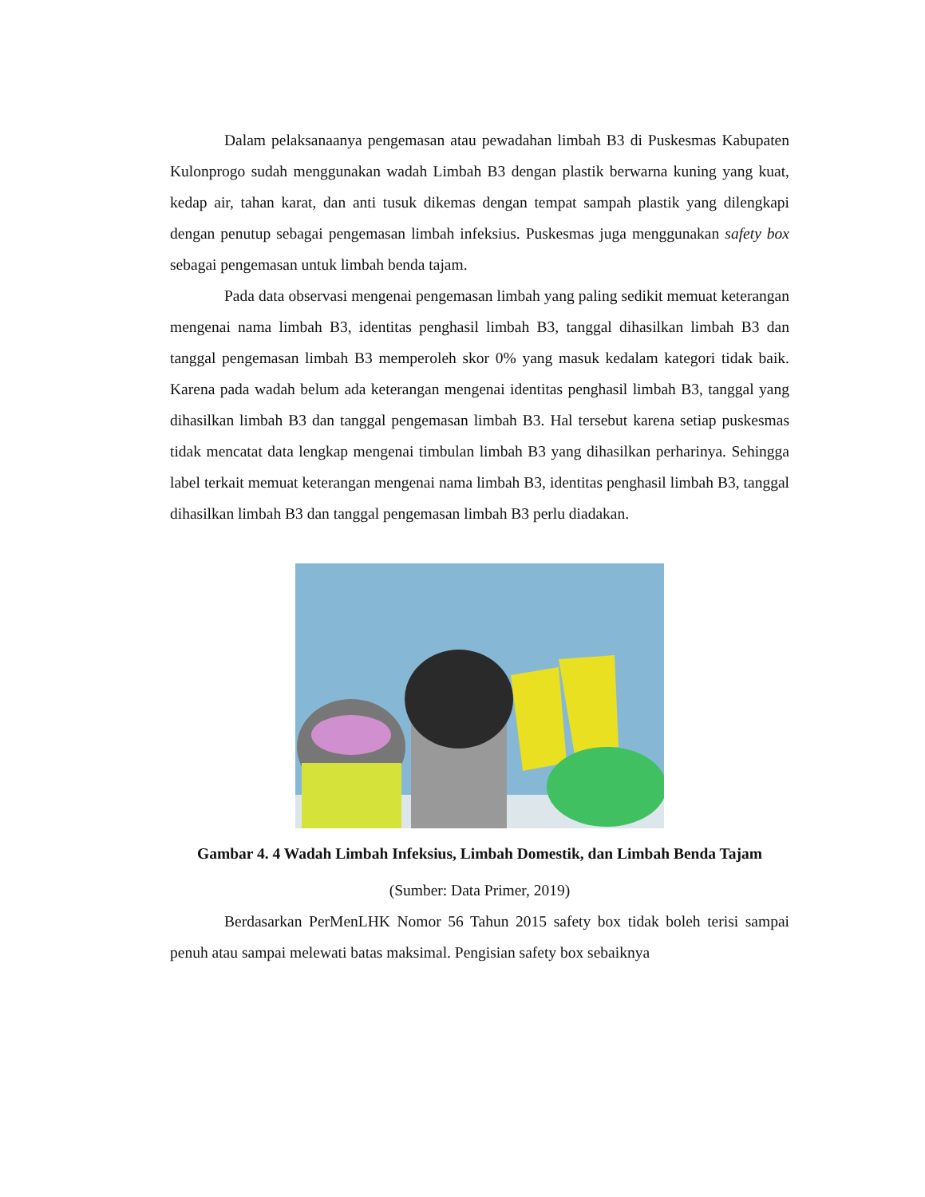Dalam pelaksanaanya pengemasan atau pewadahan limbah B3 di Puskesmas Kabupaten Kulonprogo sudah menggunakan wadah Limbah B3 dengan plastik berwarna kuning yang kuat, kedap air, tahan karat, dan anti tusuk dikemas dengan tempat sampah plastik yang dilengkapi dengan penutup sebagai pengemasan limbah infeksius. Puskesmas juga menggunakan safety box sebagai pengemasan untuk limbah benda tajam.
Pada data observasi mengenai pengemasan limbah yang paling sedikit memuat keterangan mengenai nama limbah B3, identitas penghasil limbah B3, tanggal dihasilkan limbah B3 dan tanggal pengemasan limbah B3 memperoleh skor 0% yang masuk kedalam kategori tidak baik. Karena pada wadah belum ada keterangan mengenai identitas penghasil limbah B3, tanggal yang dihasilkan limbah B3 dan tanggal pengemasan limbah B3. Hal tersebut karena setiap puskesmas tidak mencatat data lengkap mengenai timbulan limbah B3 yang dihasilkan perharinya. Sehingga label terkait memuat keterangan mengenai nama limbah B3, identitas penghasil limbah B3, tanggal dihasilkan limbah B3 dan tanggal pengemasan limbah B3 perlu diadakan.
Gambar 4. 4 Wadah Limbah Infeksius, Limbah Domestik, dan Limbah Benda Tajam
(Sumber: Data Primer, 2019)
Berdasarkan PerMenLHK Nomor 56 Tahun 2015 safety box tidak boleh terisi sampai penuh atau sampai melewati batas maksimal. Pengisian safety box sebaiknya